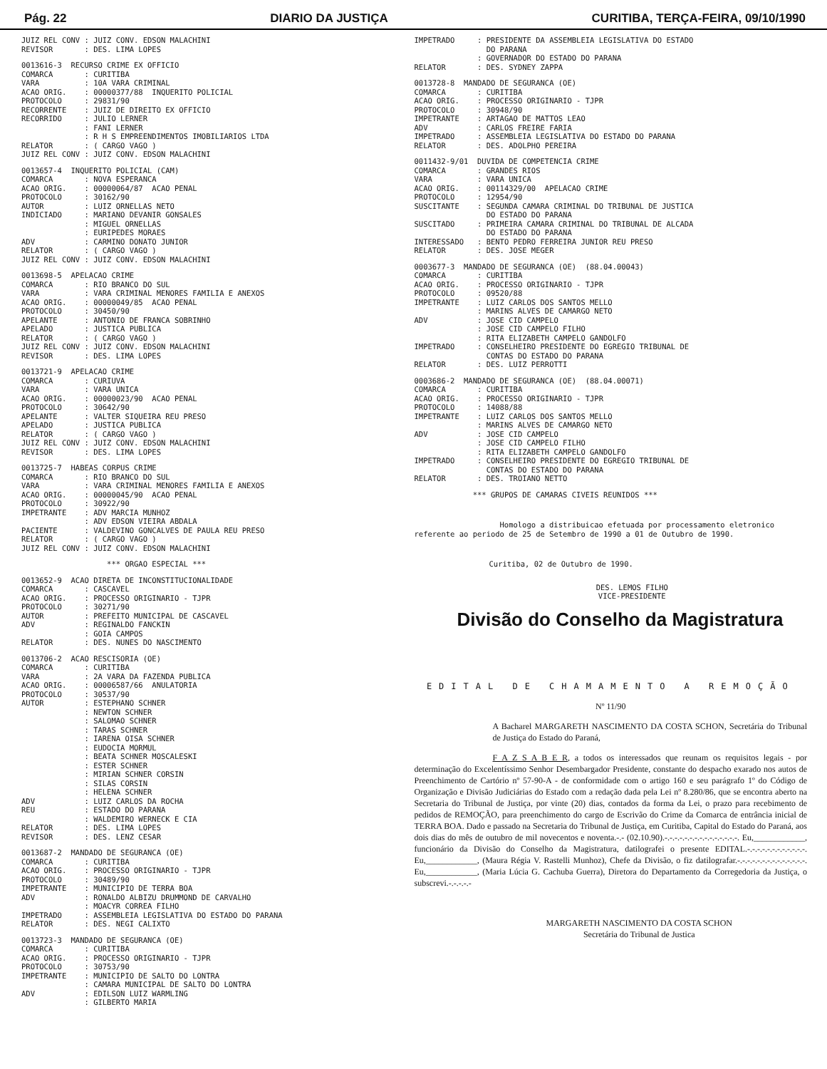Pág. 22 DIARIO DA JUSTIÇA CURITIBA, TERÇA-FEIRA, 09/10/1990
JUIZ REL CONV : JUIZ CONV. EDSON MALACHINI
REVISOR       : DES. LIMA LOPES
0013616-3  RECURSO CRIME EX OFFICIO
COMARCA       : CURITIBA
VARA          : 10A VARA CRIMINAL
ACAO ORIG.    : 00000377/88  INQUERITO POLICIAL
PROTOCOLO     : 29831/90
RECORRENTE    : JUIZ DE DIREITO EX OFFICIO
RECORRIDO     : JULIO LERNER
              : FANI LERNER
              : R H S EMPREENDIMENTOS IMOBILIARIOS LTDA
RELATOR       : ( CARGO VAGO )
JUIZ REL CONV : JUIZ CONV. EDSON MALACHINI
0013657-4  INQUERITO POLICIAL (CAM)
COMARCA       : NOVA ESPERANCA
ACAO ORIG.    : 00000064/87  ACAO PENAL
PROTOCOLO     : 30162/90
AUTOR         : LUIZ ORNELLAS NETO
INDICIADO     : MARIANO DEVANIR GONSALES
              : MIGUEL ORNELLAS
              : EURIPEDES MORAES
ADV           : CARMINO DONATO JUNIOR
RELATOR       : ( CARGO VAGO )
JUIZ REL CONV : JUIZ CONV. EDSON MALACHINI
0013698-5  APELACAO CRIME
COMARCA       : RIO BRANCO DO SUL
VARA          : VARA CRIMINAL MENORES FAMILIA E ANEXOS
ACAO ORIG.    : 00000049/85  ACAO PENAL
PROTOCOLO     : 30450/90
APELANTE      : ANTONIO DE FRANCA SOBRINHO
APELADO       : JUSTICA PUBLICA
RELATOR       : ( CARGO VAGO )
JUIZ REL CONV : JUIZ CONV. EDSON MALACHINI
REVISOR       : DES. LIMA LOPES
0013721-9  APELACAO CRIME
COMARCA       : CURIUVA
VARA          : VARA UNICA
ACAO ORIG.    : 00000023/90  ACAO PENAL
PROTOCOLO     : 30642/90
APELANTE      : VALTER SIQUEIRA REU PRESO
APELADO       : JUSTICA PUBLICA
RELATOR       : ( CARGO VAGO )
JUIZ REL CONV : JUIZ CONV. EDSON MALACHINI
REVISOR       : DES. LIMA LOPES
0013725-7  HABEAS CORPUS CRIME
COMARCA       : RIO BRANCO DO SUL
VARA          : VARA CRIMINAL MENORES FAMILIA E ANEXOS
ACAO ORIG.    : 00000045/90  ACAO PENAL
PROTOCOLO     : 30922/90
IMPETRANTE    : ADV MARCIA MUNHOZ
              : ADV EDSON VIEIRA ABDALA
PACIENTE      : VALDEVINO GONCALVES DE PAULA REU PRESO
RELATOR       : ( CARGO VAGO )
JUIZ REL CONV : JUIZ CONV. EDSON MALACHINI
                   *** ORGAO ESPECIAL ***
0013652-9  ACAO DIRETA DE INCONSTITUCIONALIDADE
COMARCA       : CASCAVEL
ACAO ORIG.    : PROCESSO ORIGINARIO - TJPR
PROTOCOLO     : 30271/90
AUTOR         : PREFEITO MUNICIPAL DE CASCAVEL
ADV           : REGINALDO FANCKIN
              : GOIA CAMPOS
RELATOR       : DES. NUNES DO NASCIMENTO
0013706-2  ACAO RESCISORIA (OE)
COMARCA       : CURITIBA
VARA          : 2A VARA DA FAZENDA PUBLICA
ACAO ORIG.    : 00006587/66  ANULATORIA
PROTOCOLO     : 30537/90
AUTOR         : ESTEPHANO SCHNER
              : NEWTON SCHNER
              : SALOMAO SCHNER
              : TARAS SCHNER
              : IARENA OISA SCHNER
              : EUDOCIA MORMUL
              : BEATA SCHNER MOSCALESKI
              : ESTER SCHNER
              : MIRIAN SCHNER CORSIN
              : SILAS CORSIN
              : HELENA SCHNER
ADV           : LUIZ CARLOS DA ROCHA
REU           : ESTADO DO PARANA
              : WALDEMIRO WERNECK E CIA
RELATOR       : DES. LIMA LOPES
REVISOR       : DES. LENZ CESAR
0013687-2  MANDADO DE SEGURANCA (OE)
COMARCA       : CURITIBA
ACAO ORIG.    : PROCESSO ORIGINARIO - TJPR
PROTOCOLO     : 30489/90
IMPETRANTE    : MUNICIPIO DE TERRA BOA
ADV           : RONALDO ALBIZU DRUMMOND DE CARVALHO
              : MOACYR CORREA FILHO
IMPETRADO     : ASSEMBLEIA LEGISLATIVA DO ESTADO DO PARANA
RELATOR       : DES. NEGI CALIXTO
0013723-3  MANDADO DE SEGURANCA (OE)
COMARCA       : CURITIBA
ACAO ORIG.    : PROCESSO ORIGINARIO - TJPR
PROTOCOLO     : 30753/90
IMPETRANTE    : MUNICIPIO DE SALTO DO LONTRA
              : CAMARA MUNICIPAL DE SALTO DO LONTRA
ADV           : EDILSON LUIZ WARMLING
              : GILBERTO MARIA
IMPETRADO     : PRESIDENTE DA ASSEMBLEIA LEGISLATIVA DO ESTADO
                DO PARANA
              : GOVERNADOR DO ESTADO DO PARANA
RELATOR       : DES. SYDNEY ZAPPA
0013728-8  MANDADO DE SEGURANCA (OE)
COMARCA       : CURITIBA
ACAO ORIG.    : PROCESSO ORIGINARIO - TJPR
PROTOCOLO     : 30948/90
IMPETRANTE    : ARTAGAO DE MATTOS LEAO
ADV           : CARLOS FREIRE FARIA
IMPETRADO     : ASSEMBLEIA LEGISLATIVA DO ESTADO DO PARANA
RELATOR       : DES. ADOLPHO PEREIRA
0011432-9/01  DUVIDA DE COMPETENCIA CRIME
COMARCA       : GRANDES RIOS
VARA          : VARA UNICA
ACAO ORIG.    : 00114329/00  APELACAO CRIME
PROTOCOLO     : 12954/90
SUSCITANTE    : SEGUNDA CAMARA CRIMINAL DO TRIBUNAL DE JUSTICA
                DO ESTADO DO PARANA
SUSCITADO     : PRIMEIRA CAMARA CRIMINAL DO TRIBUNAL DE ALCADA
                DO ESTADO DO PARANA
INTERESSADO   : BENTO PEDRO FERREIRA JUNIOR REU PRESO
RELATOR       : DES. JOSE MEGER
0003677-3  MANDADO DE SEGURANCA (OE)  (88.04.00043)
COMARCA       : CURITIBA
ACAO ORIG.    : PROCESSO ORIGINARIO - TJPR
PROTOCOLO     : 09520/88
IMPETRANTE    : LUIZ CARLOS DOS SANTOS MELLO
              : MARINS ALVES DE CAMARGO NETO
ADV           : JOSE CID CAMPELO
              : JOSE CID CAMPELO FILHO
              : RITA ELIZABETH CAMPELO GANDOLFO
IMPETRADO     : CONSELHEIRO PRESIDENTE DO EGREGIO TRIBUNAL DE
                CONTAS DO ESTADO DO PARANA
RELATOR       : DES. LUIZ PERROTTI
0003686-2  MANDADO DE SEGURANCA (OE)  (88.04.00071)
COMARCA       : CURITIBA
ACAO ORIG.    : PROCESSO ORIGINARIO - TJPR
PROTOCOLO     : 14088/88
IMPETRANTE    : LUIZ CARLOS DOS SANTOS MELLO
              : MARINS ALVES DE CAMARGO NETO
ADV           : JOSE CID CAMPELO
              : JOSE CID CAMPELO FILHO
              : RITA ELIZABETH CAMPELO GANDOLFO
IMPETRADO     : CONSELHEIRO PRESIDENTE DO EGREGIO TRIBUNAL DE
                CONTAS DO ESTADO DO PARANA
RELATOR       : DES. TROIANO NETTO
             *** GRUPOS DE CAMARAS CIVEIS REUNIDOS ***
Homologo a distribuicao efetuada por processamento eletronico referente ao periodo de 25 de Setembro de 1990 a 01 de Outubro de 1990.
Curitiba, 02 de Outubro de 1990.
DES. LEMOS FILHO
VICE-PRESIDENTE
Divisão do Conselho da Magistratura
EDITAL DE CHAMAMENTO A REMOÇÃO
Nº 11/90
A Bacharel MARGARETH NASCIMENTO DA COSTA SCHON, Secretária do Tribunal de Justiça do Estado do Paraná,
F A Z S A B E R, a todos os interessados que reunam os requisitos legais - por determinação do Excelentíssimo Senhor Desembargador Presidente, constante do despacho exarado nos autos de Preenchimento de Cartório nº 57-90-A - de conformidade com o artigo 160 e seu parágrafo 1º do Código de Organização e Divisão Judiciárias do Estado com a redação dada pela Lei nº 8.280/86, que se encontra aberto na Secretaria do Tribunal de Justiça, por vinte (20) dias, contados da forma da Lei, o prazo para recebimento de pedidos de REMOÇÃO, para preenchimento do cargo de Escrivão do Crime da Comarca de entrância inicial de TERRA BOA. Dado e passado na Secretaria do Tribunal de Justiça, em Curitiba, Capital do Estado do Paraná, aos dois dias do mês de outubro de mil novecentos e noventa.-.- (02.10.90).-.-.-.-.-.-.-.-.-.-.-.-.-.-.-. Eu,____________, funcionário da Divisão do Conselho da Magistratura, datilografei o presente EDITAL.-.-.-.-.-.-.-.-.-.-.-.-. Eu,____________, (Maura Régia V. Rastelli Munhoz), Chefe da Divisão, o fiz datilografar.-.-.-.-.-.-.-.-.-.-.-.-.-.-. Eu,____________, (Maria Lúcia G. Cachuba Guerra), Diretora do Departamento da Corregedoria da Justiça, o subscrevi.-.-.-.-.-
MARGARETH NASCIMENTO DA COSTA SCHON
Secretária do Tribunal de Justica